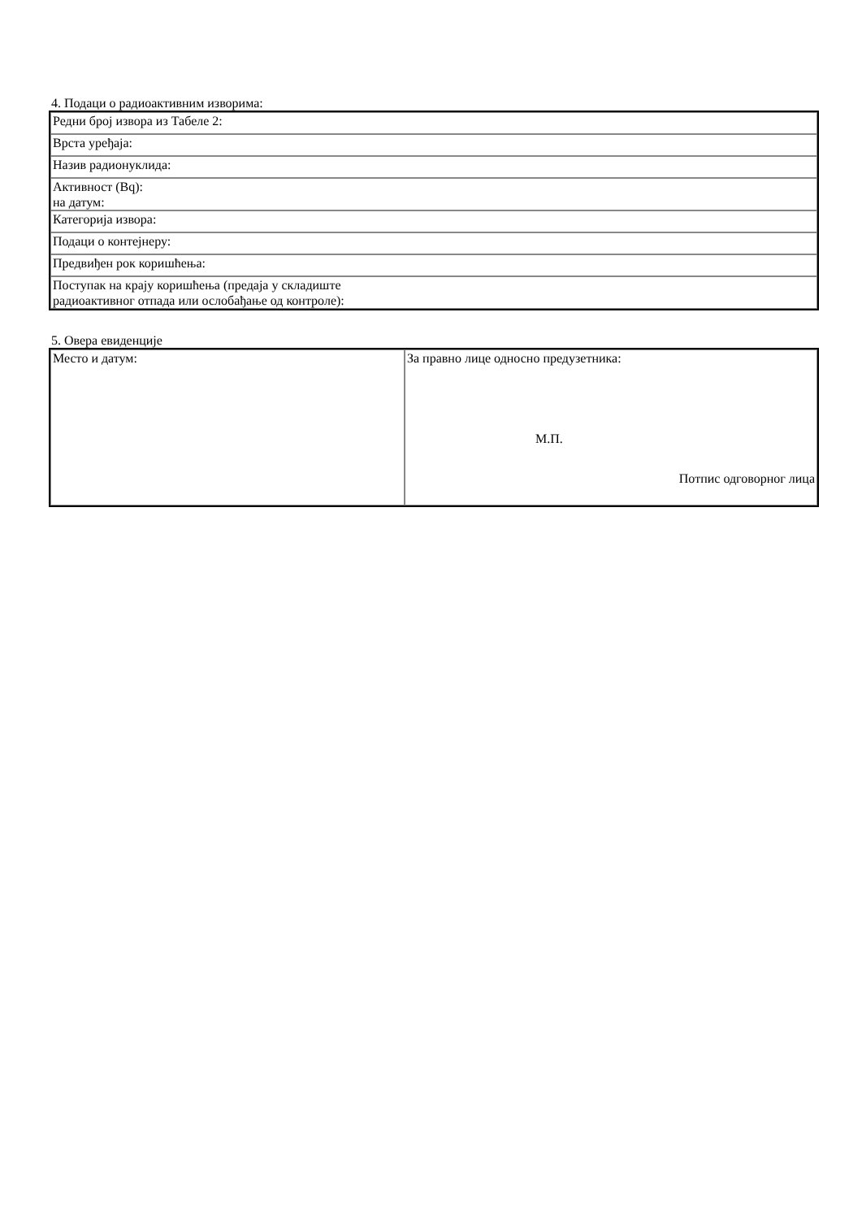4. Подаци о радиоактивним изворима:
| Редни број извора из Табеле 2: |
| Врста уређаја: |
| Назив радионуклида: |
| Активност (Bq): на датум: |
| Категорија извора: |
| Подаци о контејнеру: |
| Предвиђен рок коришћења: |
| Поступак на крају коришћења (предаја у складиште радиоактивног отпада или ослобађање од контроле): |
5. Овера евиденције
| Место и датум: | За правно лице односно предузетника: М.П. Потпис одговорног лица |